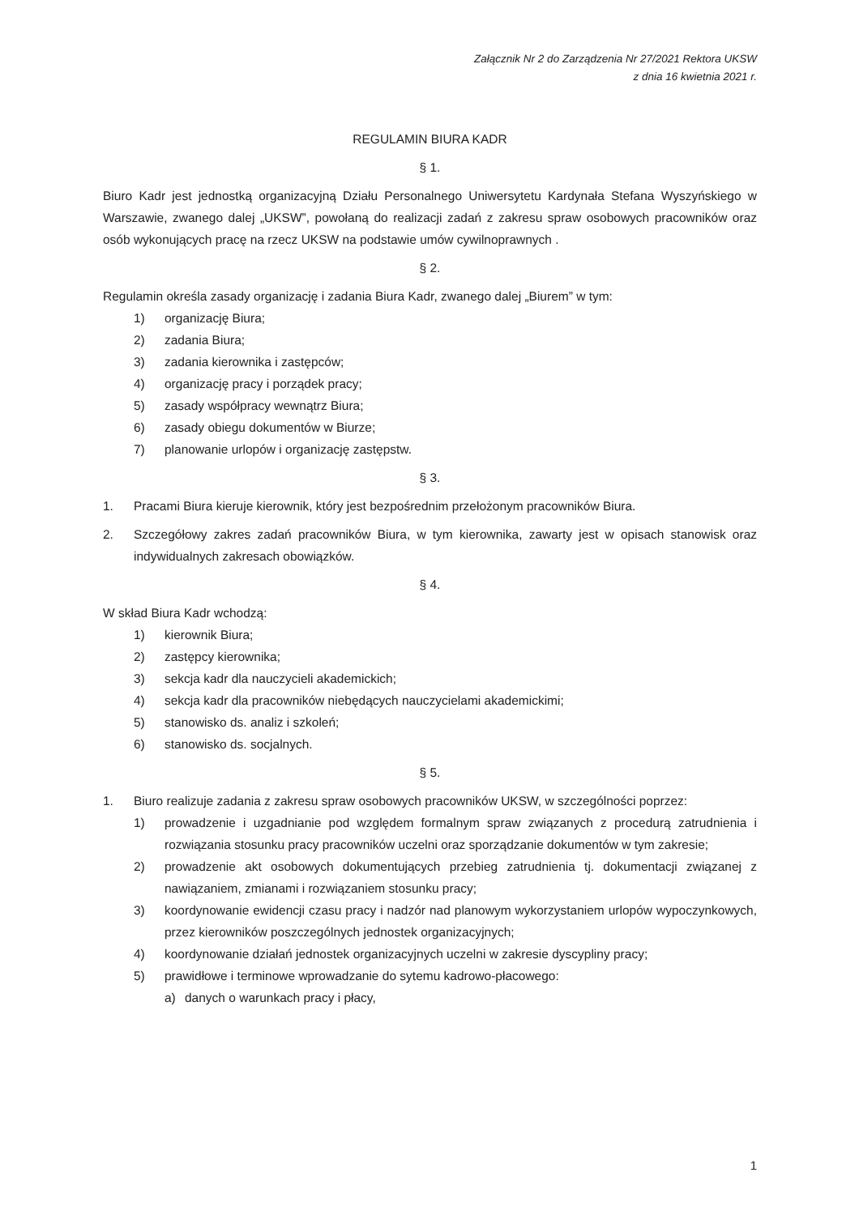Załącznik Nr 2 do Zarządzenia Nr 27/2021 Rektora UKSW
z dnia 16 kwietnia 2021 r.
REGULAMIN BIURA KADR
§ 1.
Biuro Kadr jest jednostką organizacyjną Działu Personalnego Uniwersytetu Kardynała Stefana Wyszyńskiego w Warszawie, zwanego dalej „UKSW”, powołaną do realizacji zadań z zakresu spraw osobowych pracowników oraz osób wykonujących pracę na rzecz UKSW na podstawie umów cywilnoprawnych .
§ 2.
Regulamin określa zasady organizację i zadania Biura Kadr, zwanego dalej „Biurem” w tym:
1) organizację Biura;
2) zadania Biura;
3) zadania kierownika i zastępców;
4) organizację pracy i porządek pracy;
5) zasady współpracy wewnątrz Biura;
6) zasady obiegu dokumentów w Biurze;
7) planowanie urlopów i organizację zastępstw.
§ 3.
1. Pracami Biura kieruje kierownik, który jest bezpośrednim przełożonym pracowników Biura.
2. Szczegółowy zakres zadań pracowników Biura, w tym kierownika, zawarty jest w opisach stanowisk oraz indywidualnych zakresach obowiązków.
§ 4.
W skład Biura Kadr wchodzą:
1) kierownik Biura;
2) zastępcy kierownika;
3) sekcja kadr dla nauczycieli akademickich;
4) sekcja kadr dla pracowników niebędących nauczycielami akademickimi;
5) stanowisko ds. analiz i szkoleń;
6) stanowisko ds. socjalnych.
§ 5.
1. Biuro realizuje zadania z zakresu spraw osobowych pracowników UKSW, w szczególności poprzez:
1) prowadzenie i uzgadnianie pod względem formalnym spraw związanych z procedurą zatrudnienia i rozwiązania stosunku pracy pracowników uczelni oraz sporządzanie dokumentów w tym zakresie;
2) prowadzenie akt osobowych dokumentujących przebieg zatrudnienia tj. dokumentacji związanej z nawiązaniem, zmianami i rozwiązaniem stosunku pracy;
3) koordynowanie ewidencji czasu pracy i nadzór nad planowym wykorzystaniem urlopów wypoczynkowych, przez kierowników poszczególnych jednostek organizacyjnych;
4) koordynowanie działań jednostek organizacyjnych uczelni w zakresie dyscypliny pracy;
5) prawidłowe i terminowe wprowadzanie do sytemu kadrowo-płacowego:
a) danych o warunkach pracy i płacy,
1